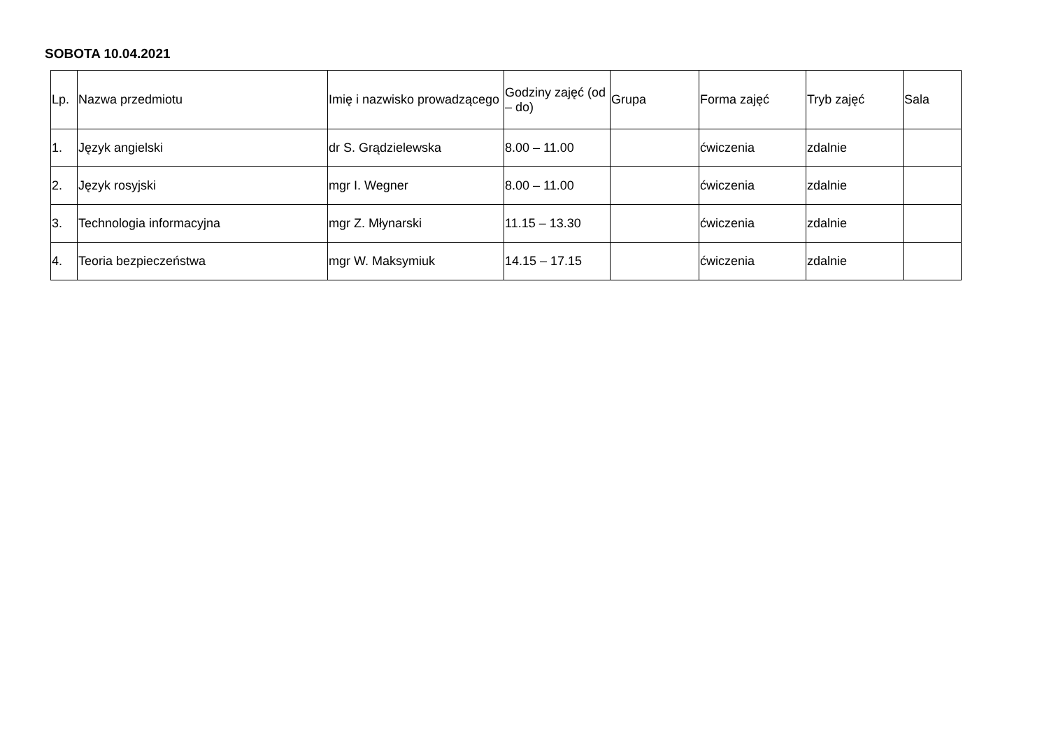SOBOTA 10.04.2021
| Lp. | Nazwa przedmiotu | Imię i nazwisko prowadzącego | Godziny zajęć (od – do) | Grupa | Forma zajęć | Tryb zajęć | Sala |
| --- | --- | --- | --- | --- | --- | --- | --- |
| 1. | Język angielski | dr S. Grądzielewska | 8.00 – 11.00 | | ćwiczenia | zdalnie | |
| 2. | Język rosyjski | mgr I. Wegner | 8.00 – 11.00 | | ćwiczenia | zdalnie | |
| 3. | Technologia informacyjna | mgr Z. Młynarski | 11.15 – 13.30 | | ćwiczenia | zdalnie | |
| 4. | Teoria bezpieczeństwa | mgr W. Maksymiuk | 14.15 – 17.15 | | ćwiczenia | zdalnie | |